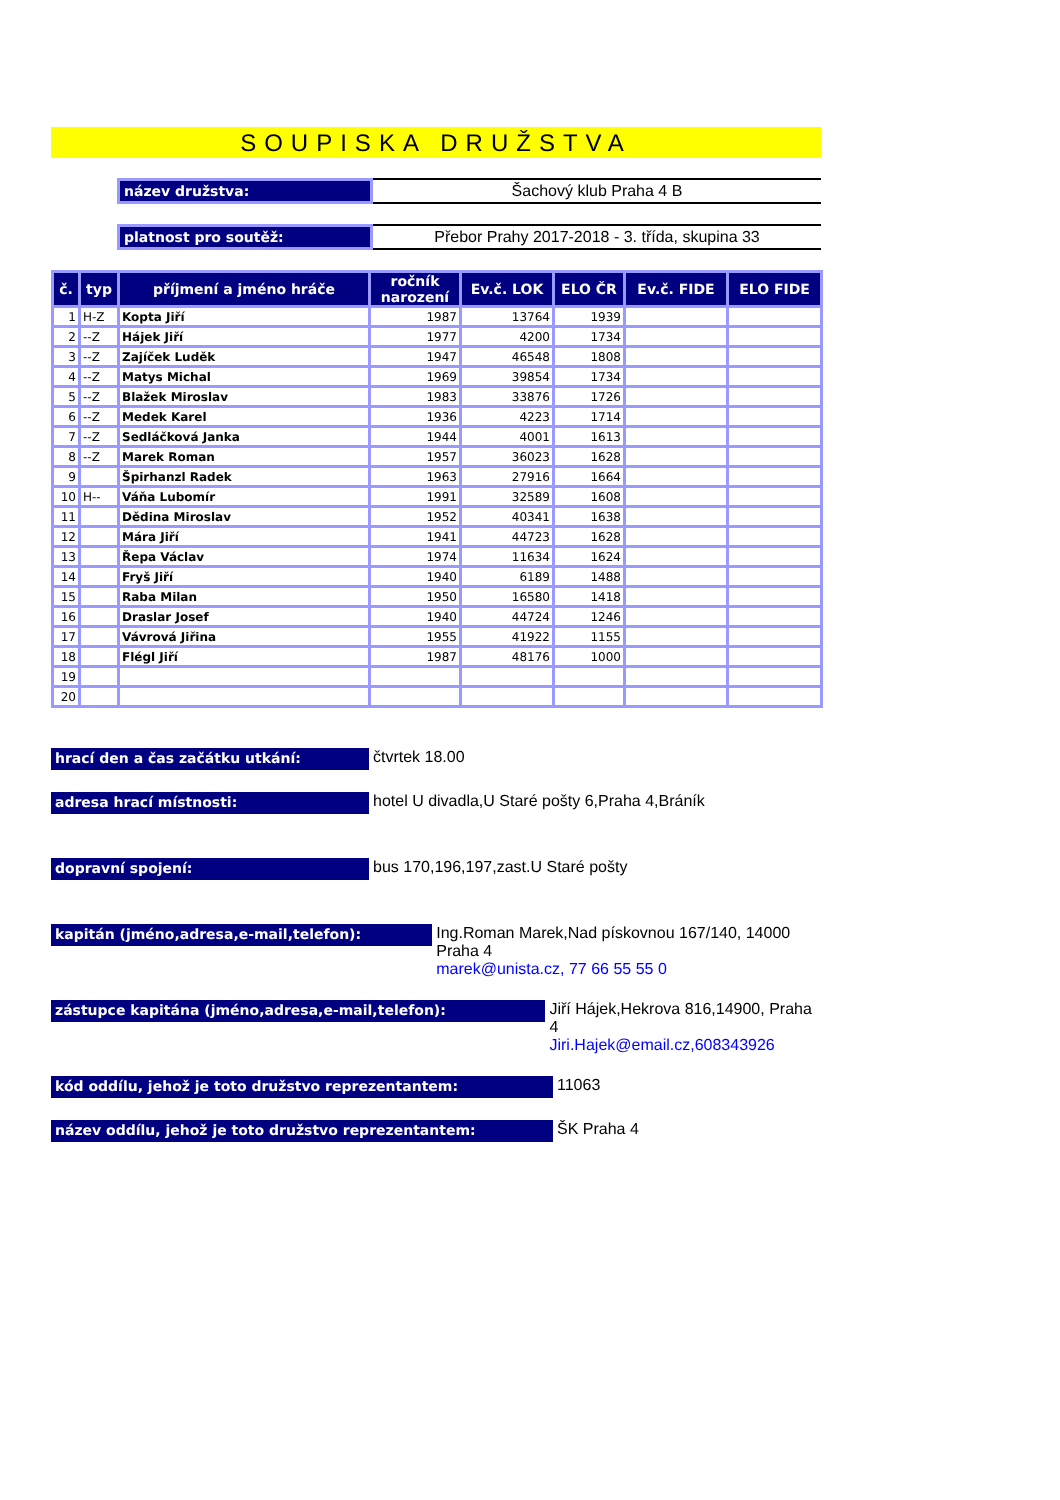SOUPISKA DRUŽSTVA
název družstva: Šachový klub Praha 4 B
platnost pro soutěž:
Přebor Prahy 2017-2018 - 3. třída, skupina 33
| č. | typ | příjmení a jméno hráče | ročník narození | Ev.č. LOK | ELO ČR | Ev.č. FIDE | ELO FIDE |
| --- | --- | --- | --- | --- | --- | --- | --- |
| 1 | H-Z | Kopta Jiří | 1987 | 13764 | 1939 | | |
| 2 | --Z | Hájek Jiří | 1977 | 4200 | 1734 | | |
| 3 | --Z | Zajíček Luděk | 1947 | 46548 | 1808 | | |
| 4 | --Z | Matys Michal | 1969 | 39854 | 1734 | | |
| 5 | --Z | Blažek Miroslav | 1983 | 33876 | 1726 | | |
| 6 | --Z | Medek Karel | 1936 | 4223 | 1714 | | |
| 7 | --Z | Sedláčková Janka | 1944 | 4001 | 1613 | | |
| 8 | --Z | Marek Roman | 1957 | 36023 | 1628 | | |
| 9 | | Špirhanzl Radek | 1963 | 27916 | 1664 | | |
| 10 | H-- | Váňa Lubomír | 1991 | 32589 | 1608 | | |
| 11 | | Dědina Miroslav | 1952 | 40341 | 1638 | | |
| 12 | | Mára Jiří | 1941 | 44723 | 1628 | | |
| 13 | | Řepa Václav | 1974 | 11634 | 1624 | | |
| 14 | | Fryš Jiří | 1940 | 6189 | 1488 | | |
| 15 | | Raba Milan | 1950 | 16580 | 1418 | | |
| 16 | | Draslar Josef | 1940 | 44724 | 1246 | | |
| 17 | | Vávrová Jiřina | 1955 | 41922 | 1155 | | |
| 18 | | Flégl Jiří | 1987 | 48176 | 1000 | | |
| 19 | | | | | | | |
| 20 | | | | | | | |
hrací den a čas začátku utkání:
čtvrtek 18.00
adresa hrací místnosti:
hotel U divadla,U Staré pošty 6,Praha 4,Bráník
dopravní spojení:
bus 170,196,197,zast.U Staré pošty
kapitán (jméno,adresa,e-mail,telefon):
Ing.Roman Marek,Nad pískovnou 167/140, 14000 Praha 4
marek@unista.cz, 77 66 55 55 0
zástupce kapitána (jméno,adresa,e-mail,telefon):
Jiří Hájek,Hekrova 816,14900, Praha 4
Jiri.Hajek@email.cz,608343926
kód oddílu, jehož je toto družstvo reprezentantem:
11063
název oddílu, jehož je toto družstvo reprezentantem:
ŠK Praha 4